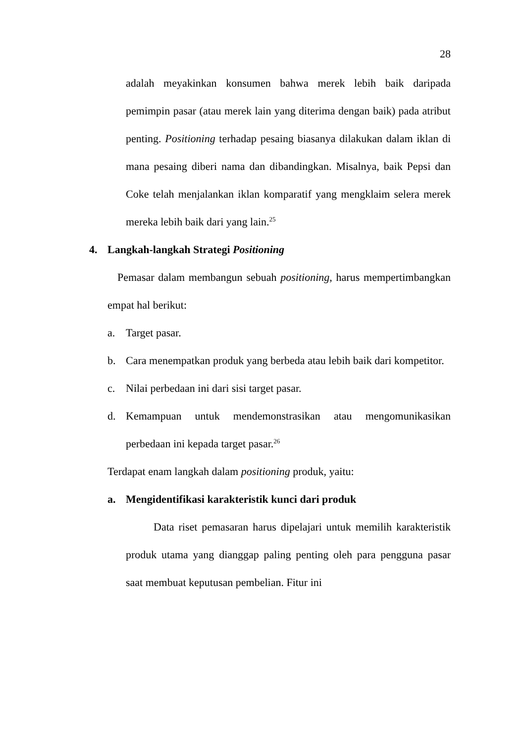28
adalah meyakinkan konsumen bahwa merek lebih baik daripada pemimpin pasar (atau merek lain yang diterima dengan baik) pada atribut penting. Positioning terhadap pesaing biasanya dilakukan dalam iklan di mana pesaing diberi nama dan dibandingkan. Misalnya, baik Pepsi dan Coke telah menjalankan iklan komparatif yang mengklaim selera merek mereka lebih baik dari yang lain.<sup>25</sup>
4. Langkah-langkah Strategi Positioning
Pemasar dalam membangun sebuah positioning, harus mempertimbangkan empat hal berikut:
a. Target pasar.
b. Cara menempatkan produk yang berbeda atau lebih baik dari kompetitor.
c. Nilai perbedaan ini dari sisi target pasar.
d. Kemampuan untuk mendemonstrasikan atau mengomunikasikan perbedaan ini kepada target pasar.<sup>26</sup>
Terdapat enam langkah dalam positioning produk, yaitu:
a. Mengidentifikasi karakteristik kunci dari produk
Data riset pemasaran harus dipelajari untuk memilih karakteristik produk utama yang dianggap paling penting oleh para pengguna pasar saat membuat keputusan pembelian. Fitur ini